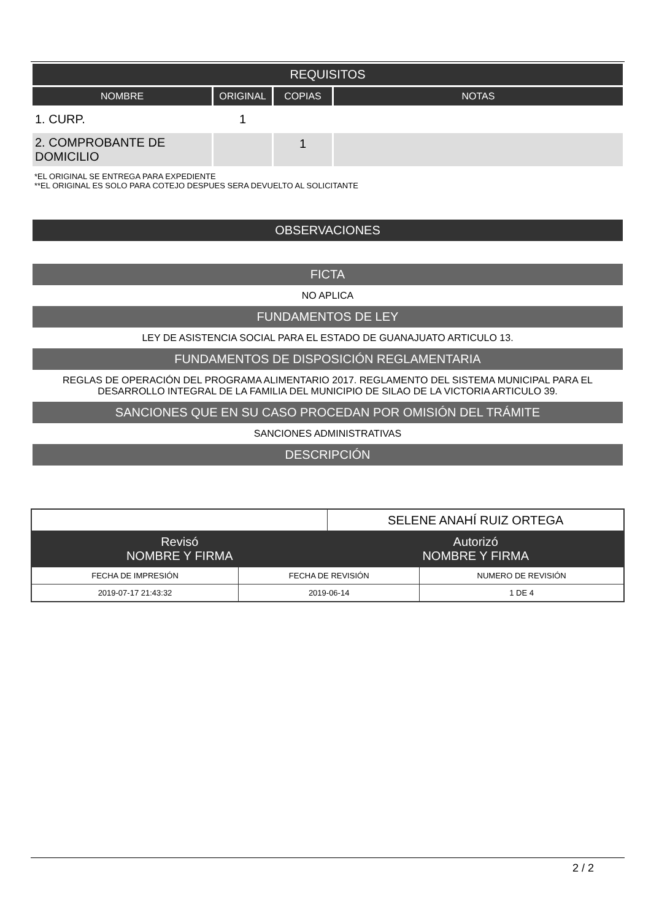| REQUISITOS | | | |
| NOMBRE | ORIGINAL | COPIAS | NOTAS |
| 1. CURP. | 1 | | |
| 2. COMPROBANTE DE DOMICILIO | | 1 | |
*EL ORIGINAL SE ENTREGA PARA EXPEDIENTE
**EL ORIGINAL ES SOLO PARA COTEJO DESPUES SERA DEVUELTO AL SOLICITANTE
OBSERVACIONES
FICTA
NO APLICA
FUNDAMENTOS DE LEY
LEY DE ASISTENCIA SOCIAL PARA EL ESTADO DE GUANAJUATO ARTICULO 13.
FUNDAMENTOS DE DISPOSICIÓN REGLAMENTARIA
REGLAS DE OPERACIÓN DEL PROGRAMA ALIMENTARIO 2017. REGLAMENTO DEL SISTEMA MUNICIPAL PARA EL DESARROLLO INTEGRAL DE LA FAMILIA DEL MUNICIPIO DE SILAO DE LA VICTORIA ARTICULO 39.
SANCIONES QUE EN SU CASO PROCEDAN POR OMISIÓN DEL TRÁMITE
SANCIONES ADMINISTRATIVAS
DESCRIPCIÓN
| | | SELENE ANAHÍ RUIZ ORTEGA | |
| Revisó NOMBRE Y FIRMA | | Autorizó NOMBRE Y FIRMA | |
| FECHA DE IMPRESIÓN | FECHA DE REVISIÓN | | NUMERO DE REVISIÓN |
| 2019-07-17 21:43:32 | 2019-06-14 | | 1 DE 4 |
2 / 2